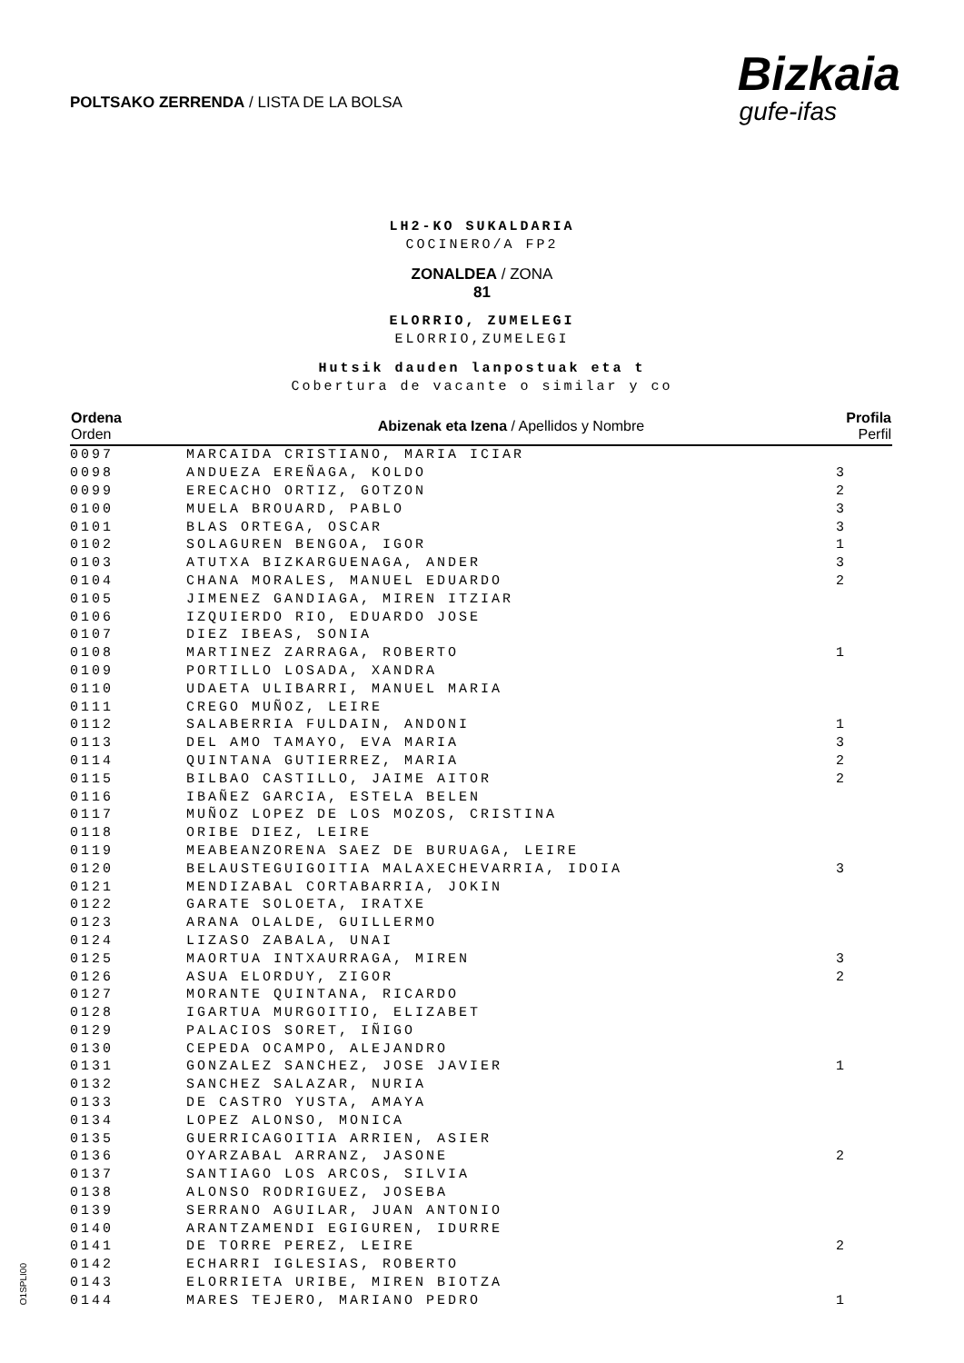POLTSAKO ZERRENDA / LISTA DE LA BOLSA
Bizkaia
gufe-ifas
LH2-KO SUKALDARIA
COCINERO/A FP2
ZONALDEA / ZONA
81
ELORRIO, ZUMELEGI
ELORRIO,ZUMELEGI
Hutsik dauden lanpostuak eta t
Cobertura de vacante o similar y co
| Ordena Orden | Abizenak eta Izena / Apellidos y Nombre | Profila Perfil |
| --- | --- | --- |
| 0097 | MARCAIDA CRISTIANO, MARIA ICIAR | |
| 0098 | ANDUEZA EREÑAGA, KOLDO | 3 |
| 0099 | ERECACHO ORTIZ, GOTZON | 2 |
| 0100 | MUELA BROUARD, PABLO | 3 |
| 0101 | BLAS ORTEGA, OSCAR | 3 |
| 0102 | SOLAGUREN BENGOA, IGOR | 1 |
| 0103 | ATUTXA BIZKARGUENAGA, ANDER | 3 |
| 0104 | CHANA MORALES, MANUEL EDUARDO | 2 |
| 0105 | JIMENEZ GANDIAGA, MIREN ITZIAR | |
| 0106 | IZQUIERDO RIO, EDUARDO JOSE | |
| 0107 | DIEZ IBEAS, SONIA | |
| 0108 | MARTINEZ ZARRAGA, ROBERTO | 1 |
| 0109 | PORTILLO LOSADA, XANDRA | |
| 0110 | UDAETA ULIBARRI, MANUEL MARIA | |
| 0111 | CREGO MUÑOZ, LEIRE | |
| 0112 | SALABERRIA FULDAIN, ANDONI | 1 |
| 0113 | DEL AMO TAMAYO, EVA MARIA | 3 |
| 0114 | QUINTANA GUTIERREZ, MARIA | 2 |
| 0115 | BILBAO CASTILLO, JAIME AITOR | 2 |
| 0116 | IBAÑEZ GARCIA, ESTELA BELEN | |
| 0117 | MUÑOZ LOPEZ DE LOS MOZOS, CRISTINA | |
| 0118 | ORIBE DIEZ, LEIRE | |
| 0119 | MEABEANZORENA SAEZ DE BURUAGA, LEIRE | |
| 0120 | BELAUSTEGUIGOITIA MALAXECHEVARRIA, IDOIA | 3 |
| 0121 | MENDIZABAL CORTABARRIA, JOKIN | |
| 0122 | GARATE SOLOETA, IRATXE | |
| 0123 | ARANA OLALDE, GUILLERMO | |
| 0124 | LIZASO ZABALA, UNAI | |
| 0125 | MAORTUA INTXAURRAGA, MIREN | 3 |
| 0126 | ASUA ELORDUY, ZIGOR | 2 |
| 0127 | MORANTE QUINTANA, RICARDO | |
| 0128 | IGARTUA MURGOITIO, ELIZABET | |
| 0129 | PALACIOS SORET, IÑIGO | |
| 0130 | CEPEDA OCAMPO, ALEJANDRO | |
| 0131 | GONZALEZ SANCHEZ, JOSE JAVIER | 1 |
| 0132 | SANCHEZ SALAZAR, NURIA | |
| 0133 | DE CASTRO YUSTA, AMAYA | |
| 0134 | LOPEZ ALONSO, MONICA | |
| 0135 | GUERRICAGOITIA ARRIEN, ASIER | |
| 0136 | OYARZABAL ARRANZ, JASONE | 2 |
| 0137 | SANTIAGO LOS ARCOS, SILVIA | |
| 0138 | ALONSO RODRIGUEZ, JOSEBA | |
| 0139 | SERRANO AGUILAR, JUAN ANTONIO | |
| 0140 | ARANTZAMENDI EGIGUREN, IDURRE | |
| 0141 | DE TORRE PEREZ, LEIRE | 2 |
| 0142 | ECHARRI IGLESIAS, ROBERTO | |
| 0143 | ELORRIETA URIBE, MIREN BIOTZA | |
| 0144 | MARES TEJERO, MARIANO PEDRO | 1 |
O1SPLI00